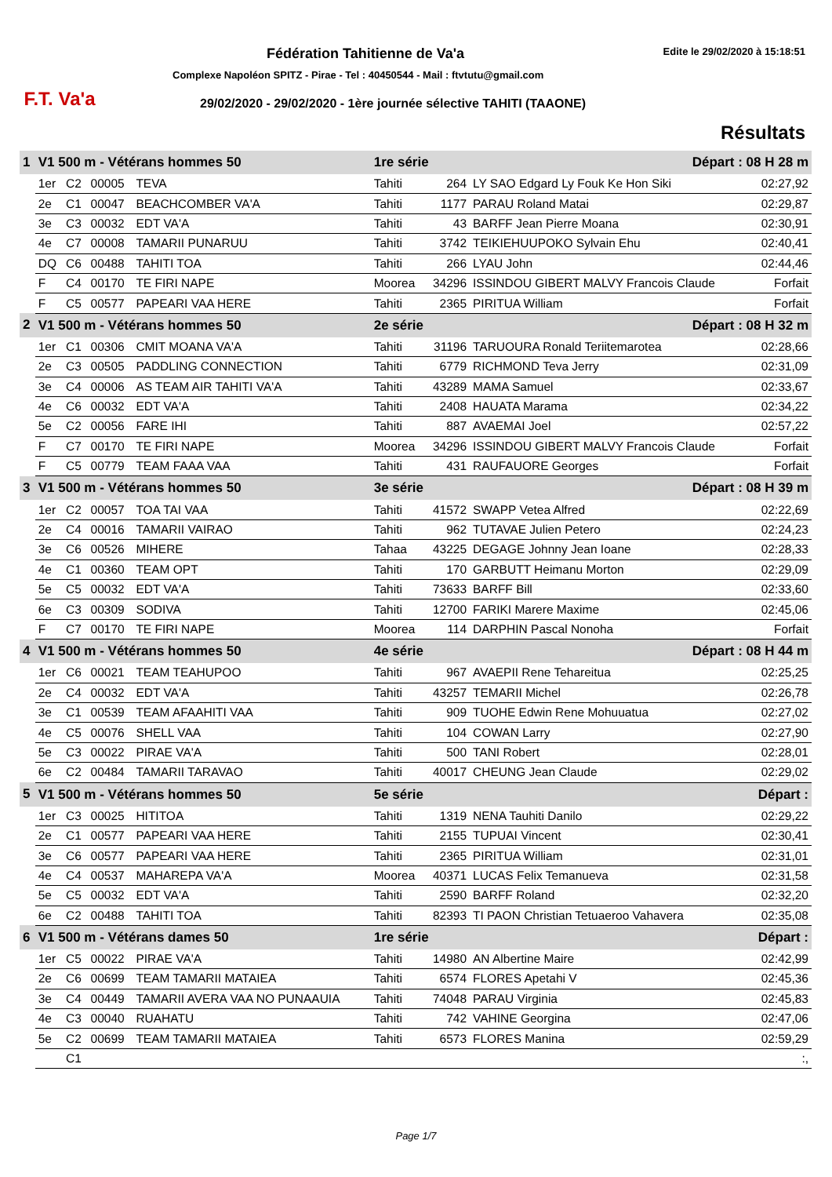F.T. Va'a
Fédération Tahitienne de Va'a Edite le 29/02/2020 à 15:18:51
Complexe Napoléon SPITZ - Pirae - Tel : 40450544 - Mail : ftvtutu@gmail.com
29/02/2020 - 29/02/2020 - 1ère journée sélective TAHITI (TAAONE)
Résultats
| 1 | V1 500 m - Vétérans hommes 50 | | | | 1re série | | Départ : 08 H 28 m | |
| | 1er | C2 | 00005 | TEVA | Tahiti | 264 | LY SAO Edgard Ly Fouk Ke Hon Siki | 02:27,92 |
| | 2e | C1 | 00047 | BEACHCOMBER VA'A | Tahiti | 1177 | PARAU Roland Matai | 02:29,87 |
| | 3e | C3 | 00032 | EDT VA'A | Tahiti | 43 | BARFF Jean Pierre Moana | 02:30,91 |
| | 4e | C7 | 00008 | TAMARII PUNARUU | Tahiti | 3742 | TEIKIEHUUPOKO Sylvain Ehu | 02:40,41 |
| | DQ | C6 | 00488 | TAHITI TOA | Tahiti | 266 | LYAU John | 02:44,46 |
| | F | C4 | 00170 | TE FIRI NAPE | Moorea | 34296 | ISSINDOU GIBERT MALVY Francois Claude | Forfait |
| | F | C5 | 00577 | PAPEARI VAA HERE | Tahiti | 2365 | PIRITUA William | Forfait |
| 2 | V1 500 m - Vétérans hommes 50 | | | | 2e série | | Départ : 08 H 32 m | |
| | 1er | C1 | 00306 | CMIT MOANA VA'A | Tahiti | 31196 | TARUOURA Ronald Teriitemarotea | 02:28,66 |
| | 2e | C3 | 00505 | PADDLING CONNECTION | Tahiti | 6779 | RICHMOND Teva Jerry | 02:31,09 |
| | 3e | C4 | 00006 | AS TEAM AIR TAHITI VA'A | Tahiti | 43289 | MAMA Samuel | 02:33,67 |
| | 4e | C6 | 00032 | EDT VA'A | Tahiti | 2408 | HAUATA Marama | 02:34,22 |
| | 5e | C2 | 00056 | FARE IHI | Tahiti | 887 | AVAEMAI Joel | 02:57,22 |
| | F | C7 | 00170 | TE FIRI NAPE | Moorea | 34296 | ISSINDOU GIBERT MALVY Francois Claude | Forfait |
| | F | C5 | 00779 | TEAM FAAA VAA | Tahiti | 431 | RAUFAUORE Georges | Forfait |
| 3 | V1 500 m - Vétérans hommes 50 | | | | 3e série | | Départ : 08 H 39 m | |
| | 1er | C2 | 00057 | TOA TAI VAA | Tahiti | 41572 | SWAPP Vetea Alfred | 02:22,69 |
| | 2e | C4 | 00016 | TAMARII VAIRAO | Tahiti | 962 | TUTAVAE Julien Petero | 02:24,23 |
| | 3e | C6 | 00526 | MIHERE | Tahaa | 43225 | DEGAGE Johnny Jean Ioane | 02:28,33 |
| | 4e | C1 | 00360 | TEAM OPT | Tahiti | 170 | GARBUTT Heimanu Morton | 02:29,09 |
| | 5e | C5 | 00032 | EDT VA'A | Tahiti | 73633 | BARFF Bill | 02:33,60 |
| | 6e | C3 | 00309 | SODIVA | Tahiti | 12700 | FARIKI Marere Maxime | 02:45,06 |
| | F | C7 | 00170 | TE FIRI NAPE | Moorea | 114 | DARPHIN Pascal Nonoha | Forfait |
| 4 | V1 500 m - Vétérans hommes 50 | | | | 4e série | | Départ : 08 H 44 m | |
| | 1er | C6 | 00021 | TEAM TEAHUPOO | Tahiti | 967 | AVAEPII Rene Tehareitua | 02:25,25 |
| | 2e | C4 | 00032 | EDT VA'A | Tahiti | 43257 | TEMARII Michel | 02:26,78 |
| | 3e | C1 | 00539 | TEAM AFAAHITI VAA | Tahiti | 909 | TUOHE Edwin Rene Mohuuatua | 02:27,02 |
| | 4e | C5 | 00076 | SHELL VAA | Tahiti | 104 | COWAN Larry | 02:27,90 |
| | 5e | C3 | 00022 | PIRAE VA'A | Tahiti | 500 | TANI Robert | 02:28,01 |
| | 6e | C2 | 00484 | TAMARII TARAVAO | Tahiti | 40017 | CHEUNG Jean Claude | 02:29,02 |
| 5 | V1 500 m - Vétérans hommes 50 | | | | 5e série | | Départ : | |
| | 1er | C3 | 00025 | HITITOA | Tahiti | 1319 | NENA Tauhiti Danilo | 02:29,22 |
| | 2e | C1 | 00577 | PAPEARI VAA HERE | Tahiti | 2155 | TUPUAI Vincent | 02:30,41 |
| | 3e | C6 | 00577 | PAPEARI VAA HERE | Tahiti | 2365 | PIRITUA William | 02:31,01 |
| | 4e | C4 | 00537 | MAHAREPA VA'A | Moorea | 40371 | LUCAS Felix Temanueva | 02:31,58 |
| | 5e | C5 | 00032 | EDT VA'A | Tahiti | 2590 | BARFF Roland | 02:32,20 |
| | 6e | C2 | 00488 | TAHITI TOA | Tahiti | 82393 | TI PAON Christian Tetuaeroo Vahavera | 02:35,08 |
| 6 | V1 500 m - Vétérans dames 50 | | | | 1re série | | Départ : | |
| | 1er | C5 | 00022 | PIRAE VA'A | Tahiti | 14980 | AN Albertine Maire | 02:42,99 |
| | 2e | C6 | 00699 | TEAM TAMARII MATAIEA | Tahiti | 6574 | FLORES Apetahi V | 02:45,36 |
| | 3e | C4 | 00449 | TAMARII AVERA VAA NO PUNAAUIA | Tahiti | 74048 | PARAU Virginia | 02:45,83 |
| | 4e | C3 | 00040 | RUAHATU | Tahiti | 742 | VAHINE Georgina | 02:47,06 |
| | 5e | C2 | 00699 | TEAM TAMARII MATAIEA | Tahiti | 6573 | FLORES Manina | 02:59,29 |
| | | C1 | | | | | | :, |
Page 1/7